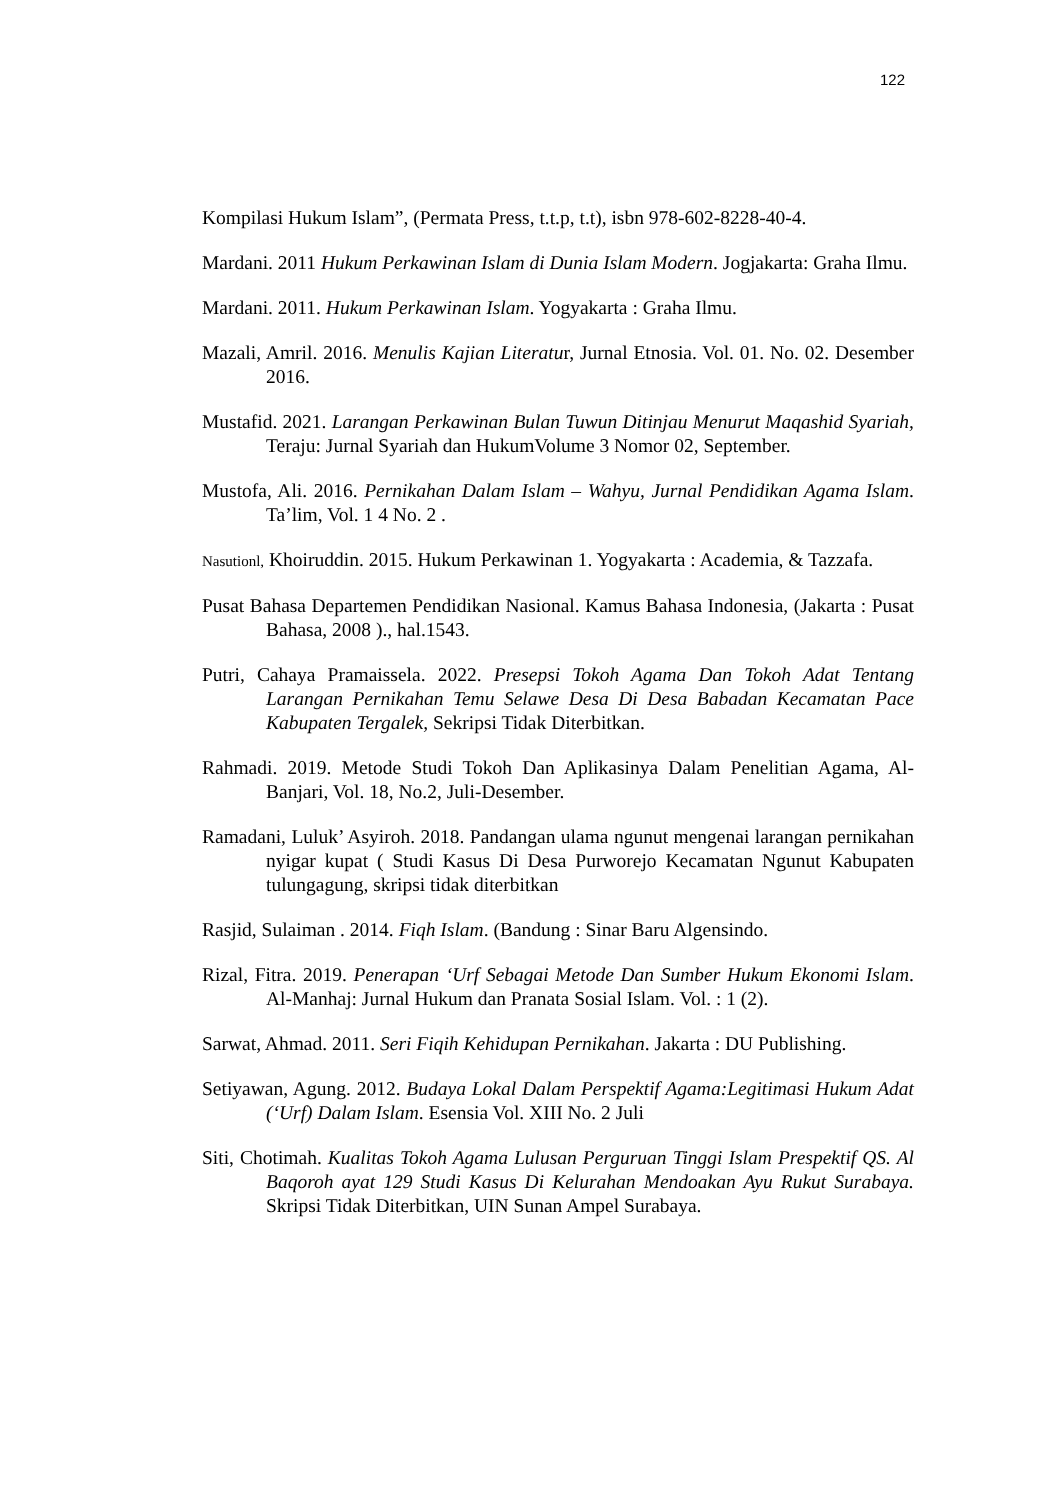122
Kompilasi Hukum Islam”, (Permata Press, t.t.p, t.t), isbn 978-602-8228-40-4.
Mardani. 2011 Hukum Perkawinan Islam di Dunia Islam Modern. Jogjakarta: Graha Ilmu.
Mardani. 2011. Hukum Perkawinan Islam. Yogyakarta : Graha Ilmu.
Mazali, Amril. 2016. Menulis Kajian Literatur, Jurnal Etnosia. Vol. 01. No. 02. Desember 2016.
Mustafid. 2021. Larangan Perkawinan Bulan Tuwun Ditinjau Menurut Maqashid Syariah, Teraju: Jurnal Syariah dan HukumVolume 3 Nomor 02, September.
Mustofa, Ali. 2016. Pernikahan Dalam Islam – Wahyu, Jurnal Pendidikan Agama Islam. Ta’lim, Vol. 1 4 No. 2 .
Nasutionl, Khoiruddin. 2015. Hukum Perkawinan 1. Yogyakarta : Academia, & Tazzafa.
Pusat Bahasa Departemen Pendidikan Nasional. Kamus Bahasa Indonesia, (Jakarta : Pusat Bahasa, 2008 )., hal.1543.
Putri, Cahaya Pramaissela. 2022. Presepsi Tokoh Agama Dan Tokoh Adat Tentang Larangan Pernikahan Temu Selawe Desa Di Desa Babadan Kecamatan Pace Kabupaten Tergalek, Sekripsi Tidak Diterbitkan.
Rahmadi. 2019. Metode Studi Tokoh Dan Aplikasinya Dalam Penelitian Agama, Al-Banjari, Vol. 18, No.2, Juli-Desember.
Ramadani, Luluk’ Asyiroh. 2018. Pandangan ulama ngunut mengenai larangan pernikahan nyigar kupat ( Studi Kasus Di Desa Purworejo Kecamatan Ngunut Kabupaten tulungagung, skripsi tidak diterbitkan
Rasjid, Sulaiman . 2014. Fiqh Islam. (Bandung : Sinar Baru Algensindo.
Rizal, Fitra. 2019. Penerapan ‘Urf Sebagai Metode Dan Sumber Hukum Ekonomi Islam. Al-Manhaj: Jurnal Hukum dan Pranata Sosial Islam. Vol. : 1 (2).
Sarwat, Ahmad. 2011. Seri Fiqih Kehidupan Pernikahan. Jakarta : DU Publishing.
Setiyawan, Agung. 2012. Budaya Lokal Dalam Perspektif Agama:Legitimasi Hukum Adat (‘Urf) Dalam Islam. Esensia Vol. XIII No. 2 Juli
Siti, Chotimah. Kualitas Tokoh Agama Lulusan Perguruan Tinggi Islam Prespektif QS. Al Baqoroh ayat 129 Studi Kasus Di Kelurahan Mendoakan Ayu Rukut Surabaya. Skripsi Tidak Diterbitkan, UIN Sunan Ampel Surabaya.